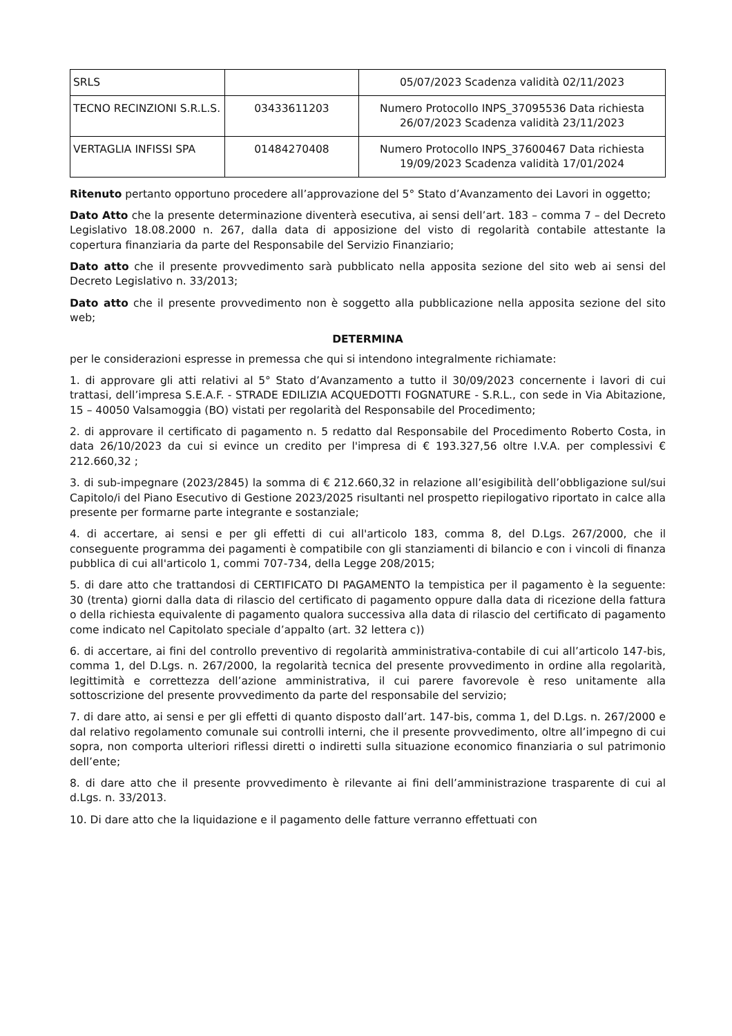| SRLS | | 05/07/2023 Scadenza validità 02/11/2023 |
| TECNO RECINZIONI S.R.L.S. | 03433611203 | Numero Protocollo INPS_37095536 Data richiesta 26/07/2023 Scadenza validità 23/11/2023 |
| VERTAGLIA INFISSI SPA | 01484270408 | Numero Protocollo INPS_37600467 Data richiesta 19/09/2023 Scadenza validità 17/01/2024 |
Ritenuto pertanto opportuno procedere all’approvazione del 5° Stato d’Avanzamento dei Lavori in oggetto;
Dato Atto che la presente determinazione diventerà esecutiva, ai sensi dell’art. 183 – comma 7 – del Decreto Legislativo 18.08.2000 n. 267, dalla data di apposizione del visto di regolarità contabile attestante la copertura finanziaria da parte del Responsabile del Servizio Finanziario;
Dato atto che il presente provvedimento sarà pubblicato nella apposita sezione del sito web ai sensi del Decreto Legislativo n. 33/2013;
Dato atto che il presente provvedimento non è soggetto alla pubblicazione nella apposita sezione del sito web;
DETERMINA
per le considerazioni espresse in premessa che qui si intendono integralmente richiamate:
1. di approvare gli atti relativi al 5° Stato d’Avanzamento a tutto il 30/09/2023 concernente i lavori di cui trattasi, dell’impresa S.E.A.F. - STRADE EDILIZIA ACQUEDOTTI FOGNATURE - S.R.L., con sede in Via Abitazione, 15 – 40050 Valsamoggia (BO) vistati per regolarità del Responsabile del Procedimento;
2. di approvare il certificato di pagamento n. 5 redatto dal Responsabile del Procedimento Roberto Costa, in data 26/10/2023 da cui si evince un credito per l'impresa di € 193.327,56 oltre I.V.A. per complessivi € 212.660,32 ;
3. di sub-impegnare (2023/2845) la somma di € 212.660,32 in relazione all’esigibilità dell’obbligazione sul/sui Capitolo/i del Piano Esecutivo di Gestione 2023/2025 risultanti nel prospetto riepilogativo riportato in calce alla presente per formarne parte integrante e sostanziale;
4. di accertare, ai sensi e per gli effetti di cui all'articolo 183, comma 8, del D.Lgs. 267/2000, che il conseguente programma dei pagamenti è compatibile con gli stanziamenti di bilancio e con i vincoli di finanza pubblica di cui all'articolo 1, commi 707-734, della Legge 208/2015;
5. di dare atto che trattandosi di CERTIFICATO DI PAGAMENTO la tempistica per il pagamento è la seguente: 30 (trenta) giorni dalla data di rilascio del certificato di pagamento oppure dalla data di ricezione della fattura o della richiesta equivalente di pagamento qualora successiva alla data di rilascio del certificato di pagamento come indicato nel Capitolato speciale d’appalto (art. 32 lettera c))
6. di accertare, ai fini del controllo preventivo di regolarità amministrativa-contabile di cui all’articolo 147-bis, comma 1, del D.Lgs. n. 267/2000, la regolarità tecnica del presente provvedimento in ordine alla regolarità, legittimità e correttezza dell’azione amministrativa, il cui parere favorevole è reso unitamente alla sottoscrizione del presente provvedimento da parte del responsabile del servizio;
7. di dare atto, ai sensi e per gli effetti di quanto disposto dall’art. 147-bis, comma 1, del D.Lgs. n. 267/2000 e dal relativo regolamento comunale sui controlli interni, che il presente provvedimento, oltre all’impegno di cui sopra, non comporta ulteriori riflessi diretti o indiretti sulla situazione economico finanziaria o sul patrimonio dell’ente;
8. di dare atto che il presente provvedimento è rilevante ai fini dell’amministrazione trasparente di cui al d.Lgs. n. 33/2013.
10. Di dare atto che la liquidazione e il pagamento delle fatture verranno effettuati con